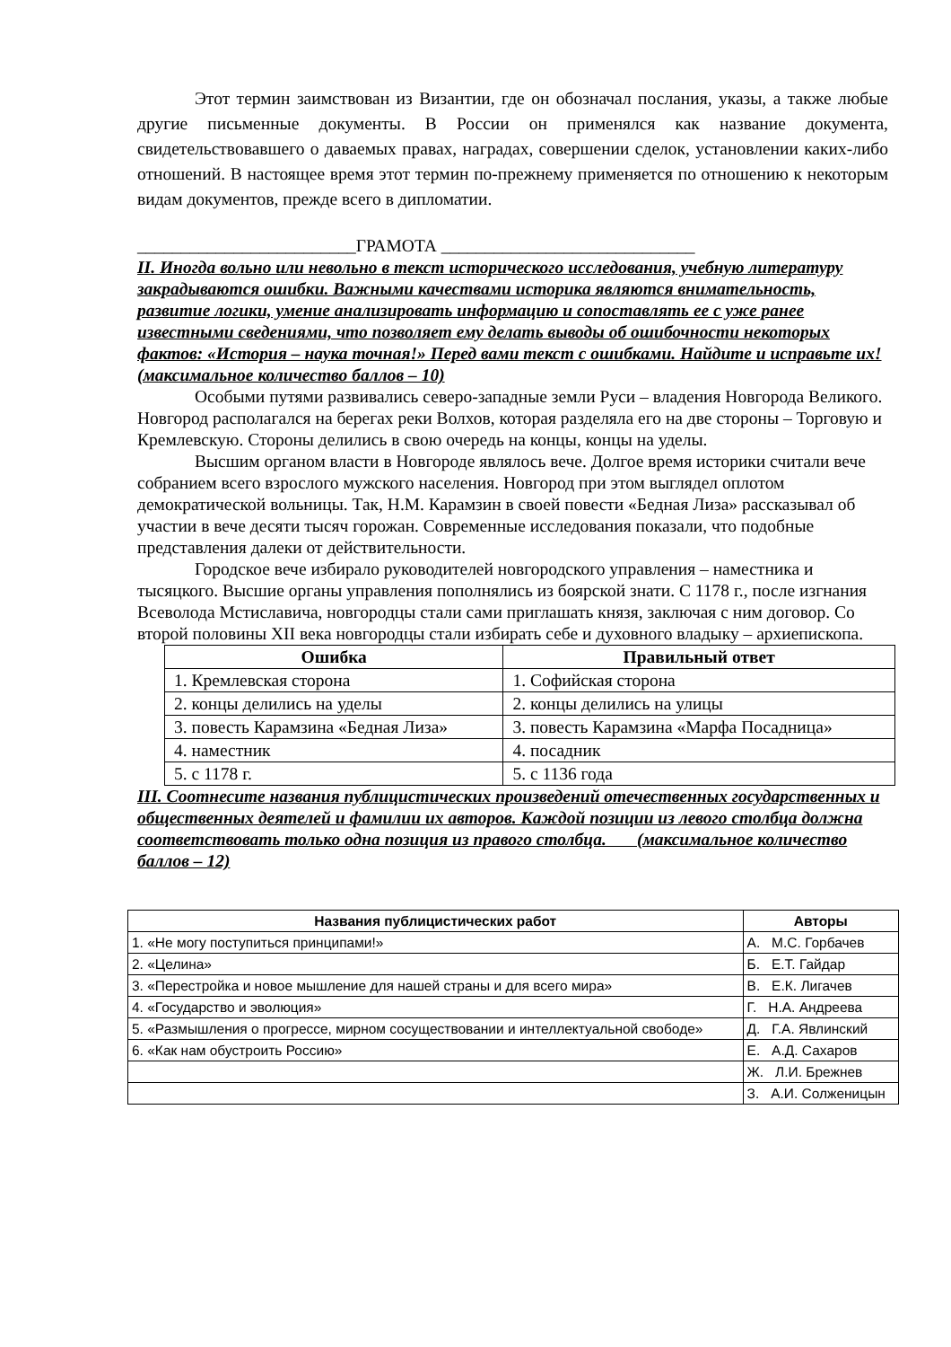Этот термин заимствован из Византии, где он обозначал послания, указы, а также любые другие письменные документы. В России он применялся как название документа, свидетельствовавшего о даваемых правах, наградах, совершении сделок, установлении каких-либо отношений. В настоящее время этот термин по-прежнему применяется по отношению к некоторым видам документов, прежде всего в дипломатии.
_________________________ГРАМОТА _____________________________
II. Иногда вольно или невольно в текст исторического исследования, учебную литературу закрадываются ошибки. Важными качествами историка являются внимательность, развитие логики, умение анализировать информацию и сопоставлять ее с уже ранее известными сведениями, что позволяет ему делать выводы об ошибочности некоторых фактов: «История – наука точная!» Перед вами текст с ошибками. Найдите и исправьте их!
(максимальное количество баллов – 10)
Особыми путями развивались северо-западные земли Руси – владения Новгорода Великого. Новгород располагался на берегах реки Волхов, которая разделяла его на две стороны – Торговую и Кремлевскую. Стороны делились в свою очередь на концы, концы на уделы.
Высшим органом власти в Новгороде являлось вече. Долгое время историки считали вече собранием всего взрослого мужского населения. Новгород при этом выглядел оплотом демократической вольницы. Так, Н.М. Карамзин в своей повести «Бедная Лиза» рассказывал об участии в вече десяти тысяч горожан. Современные исследования показали, что подобные представления далеки от действительности.
Городское вече избирало руководителей новгородского управления – наместника и тысяцкого. Высшие органы управления пополнялись из боярской знати. С 1178 г., после изгнания Всеволода Мстиславича, новгородцы стали сами приглашать князя, заключая с ним договор. Со второй половины XII века новгородцы стали избирать себе и духовного владыку – архиепископа.
| Ошибка | Правильный ответ |
| --- | --- |
| 1. Кремлевская сторона | 1. Софийская сторона |
| 2. концы делились на уделы | 2. концы делились на улицы |
| 3. повесть Карамзина «Бедная Лиза» | 3. повесть Карамзина «Марфа Посадница» |
| 4. наместник | 4. посадник |
| 5. с 1178 г. | 5. с 1136 года |
III. Соотнесите названия публицистических произведений отечественных государственных и общественных деятелей и фамилии их авторов. Каждой позиции из левого столбца должна соответствовать только одна позиция из правого столбца. (максимальное количество баллов – 12)
| Названия публицистических работ | Авторы |
| --- | --- |
| 1. «Не могу поступиться принципами!» | А. М.С. Горбачев |
| 2. «Целина» | Б. Е.Т. Гайдар |
| 3. «Перестройка и новое мышление для нашей страны и для всего мира» | В. Е.К. Лигачев |
| 4. «Государство и эволюция» | Г. Н.А. Андреева |
| 5. «Размышления о прогрессе, мирном сосуществовании и интеллектуальной свободе» | Д. Г.А. Явлинский |
| 6. «Как нам обустроить Россию» | Е. А.Д. Сахаров |
| | Ж. Л.И. Брежнев |
| | З. А.И. Солженицын |